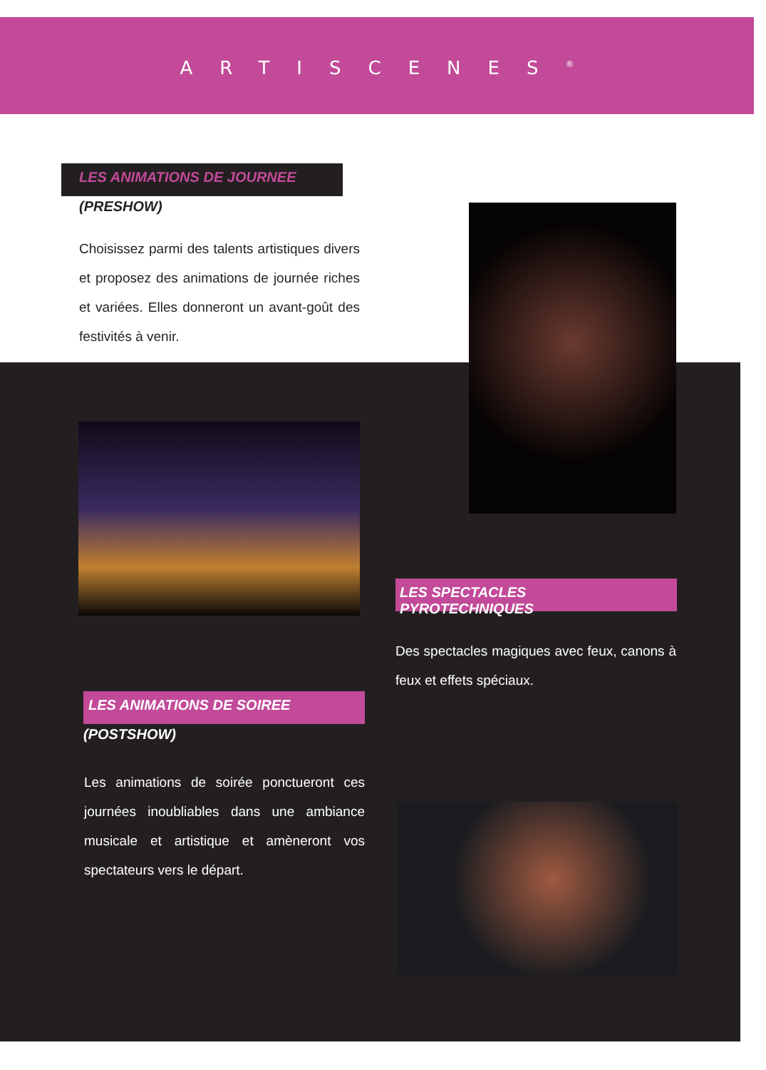ARTISCENES<sup>®</sup>
LES ANIMATIONS DE JOURNEE
(PRESHOW)
Choisissez parmi des talents artistiques divers et proposez des animations de journée riches et variées. Elles donneront un avant-goût des festivités à venir.
LES SPECTACLES PYROTECHNIQUES
Des spectacles magiques avec feux, canons à feux et effets spéciaux.
LES ANIMATIONS DE SOIREE
(POSTSHOW)
Les animations de soirée ponctueront ces journées inoubliables dans une ambiance musicale et artistique et amèneront vos spectateurs vers le départ.